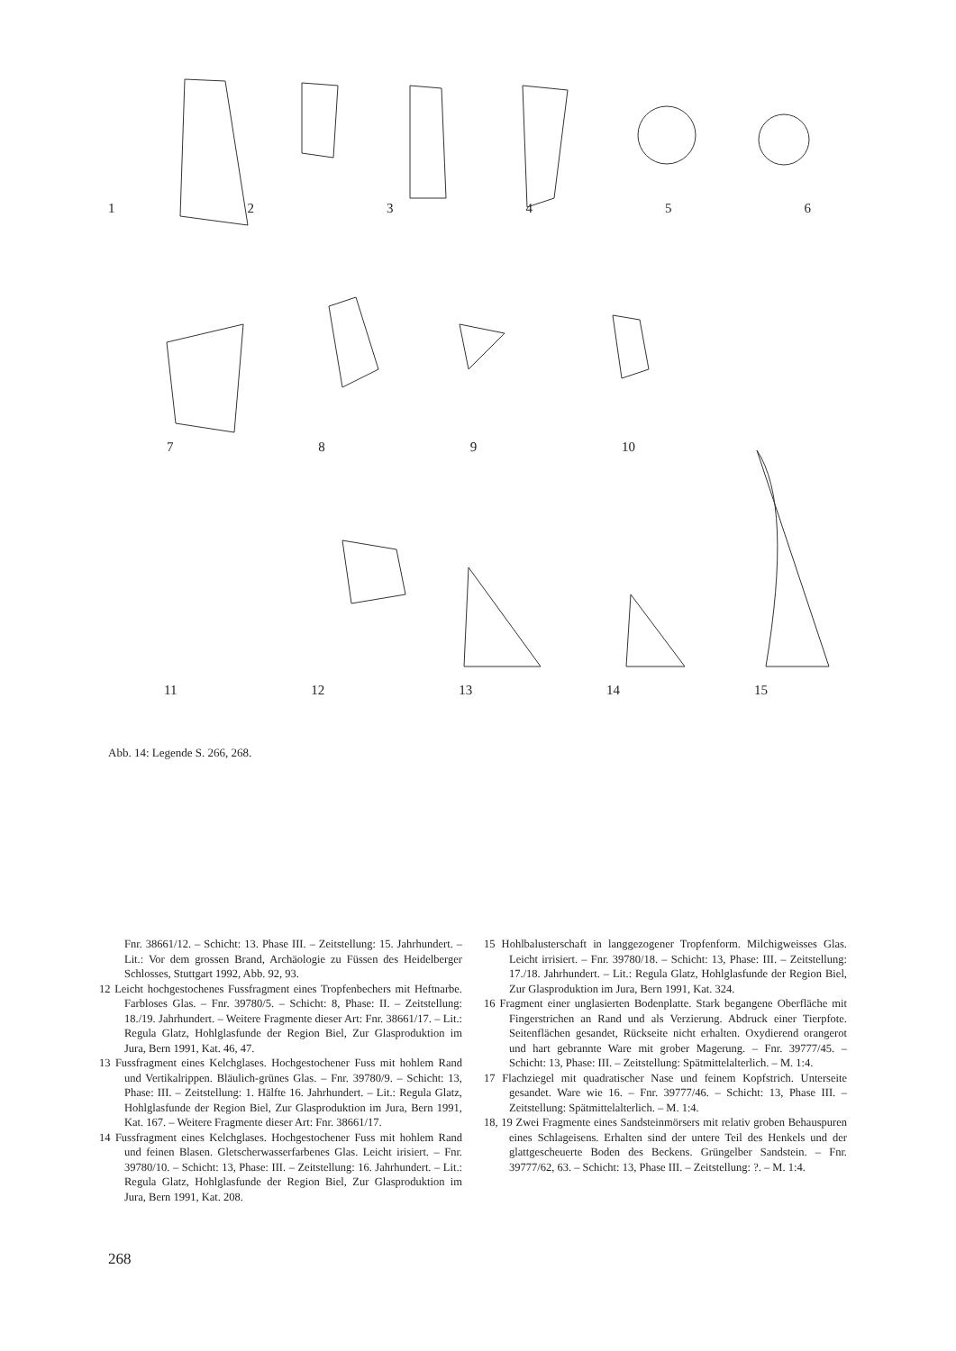123456
789 10
11 12 13 14 15
Abb. 14: Legende S. 266, 268.
Fnr. 38661/12. – Schicht: 13. Phase III. – Zeitstellung: 15. Jahrhundert. – Lit.: Vor dem grossen Brand, Archäologie zu Füssen des Heidelberger Schlosses, Stuttgart 1992, Abb. 92, 93.
12 Leicht hochgestochenes Fussfragment eines Tropfenbechers mit Heftnarbe. Farbloses Glas. – Fnr. 39780/5. – Schicht: 8, Phase: II. – Zeitstellung: 18./19. Jahrhundert. – Weitere Fragmente dieser Art: Fnr. 38661/17. – Lit.: Regula Glatz, Hohlglasfunde der Region Biel, Zur Glasproduktion im Jura, Bern 1991, Kat. 46, 47.
13 Fussfragment eines Kelchglases. Hochgestochener Fuss mit hohlem Rand und Vertikalrippen. Bläulich-grünes Glas. – Fnr. 39780/9. – Schicht: 13, Phase: III. – Zeitstellung: 1. Hälfte 16. Jahrhundert. – Lit.: Regula Glatz, Hohlglasfunde der Region Biel, Zur Glasproduktion im Jura, Bern 1991, Kat. 167. – Weitere Fragmente dieser Art: Fnr. 38661/17.
14 Fussfragment eines Kelchglases. Hochgestochener Fuss mit hohlem Rand und feinen Blasen. Gletscherwasserfarbenes Glas. Leicht irisiert. – Fnr. 39780/10. – Schicht: 13, Phase: III. – Zeitstellung: 16. Jahrhundert. – Lit.: Regula Glatz, Hohlglasfunde der Region Biel, Zur Glasproduktion im Jura, Bern 1991, Kat. 208.
15 Hohlbalusterschaft in langgezogener Tropfenform. Milchigweisses Glas. Leicht irrisiert. – Fnr. 39780/18. – Schicht: 13, Phase: III. – Zeitstellung: 17./18. Jahrhundert. – Lit.: Regula Glatz, Hohlglasfunde der Region Biel, Zur Glasproduktion im Jura, Bern 1991, Kat. 324.
16 Fragment einer unglasierten Bodenplatte. Stark begangene Oberfläche mit Fingerstrichen an Rand und als Verzierung. Abdruck einer Tierpfote. Seitenflächen gesandet, Rückseite nicht erhalten. Oxydierend orangerot und hart gebrannte Ware mit grober Magerung. – Fnr. 39777/45. – Schicht: 13, Phase: III. – Zeitstellung: Spätmittelalterlich. – M. 1:4.
17 Flachziegel mit quadratischer Nase und feinem Kopfstrich. Unterseite gesandet. Ware wie 16. – Fnr. 39777/46. – Schicht: 13, Phase III. – Zeitstellung: Spätmittelalterlich. – M. 1:4.
18, 19 Zwei Fragmente eines Sandsteinmörsers mit relativ groben Behauspuren eines Schlageisens. Erhalten sind der untere Teil des Henkels und der glattgescheuerte Boden des Beckens. Grüngelber Sandstein. – Fnr. 39777/62, 63. – Schicht: 13, Phase III. – Zeitstellung: ?. – M. 1:4.
268